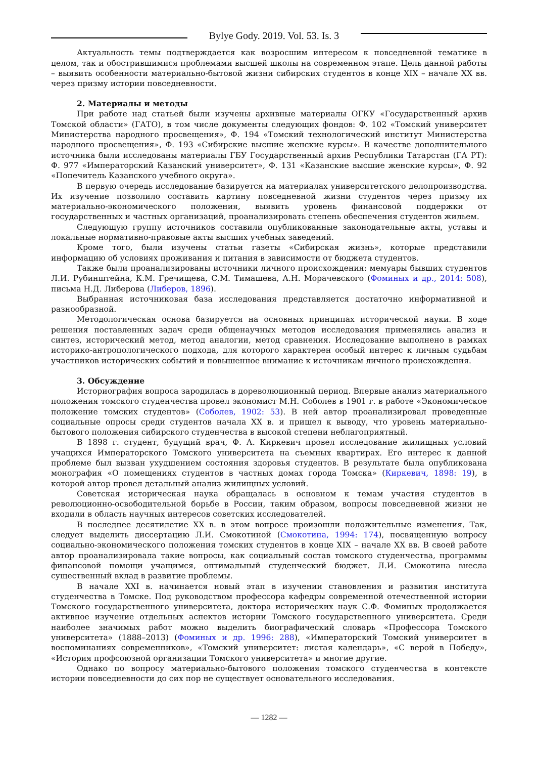Bylye Gody. 2019. Vol. 53. Is. 3
Актуальность темы подтверждается как возросшим интересом к повседневной тематике в целом, так и обострившимися проблемами высшей школы на современном этапе. Цель данной работы – выявить особенности материально-бытовой жизни сибирских студентов в конце XIX – начале XX вв. через призму истории повседневности.
2. Материалы и методы
При работе над статьей были изучены архивные материалы ОГКУ «Государственный архив Томской области» (ГАТО), в том числе документы следующих фондов: Ф. 102 «Томский университет Министерства народного просвещения», Ф. 194 «Томский технологический институт Министерства народного просвещения», Ф. 193 «Сибирские высшие женские курсы». В качестве дополнительного источника были исследованы материалы ГБУ Государственный архив Республики Татарстан (ГА РТ): Ф. 977 «Императорский Казанский университет», Ф. 131 «Казанские высшие женские курсы», Ф. 92 «Попечитель Казанского учебного округа».
В первую очередь исследование базируется на материалах университетского делопроизводства. Их изучение позволило составить картину повседневной жизни студентов через призму их материально-экономического положения, выявить уровень финансовой поддержки от государственных и частных организаций, проанализировать степень обеспечения студентов жильем.
Следующую группу источников составили опубликованные законодательные акты, уставы и локальные нормативно-правовые акты высших учебных заведений.
Кроме того, были изучены статьи газеты «Сибирская жизнь», которые представили информацию об условиях проживания и питания в зависимости от бюджета студентов.
Также были проанализированы источники личного происхождения: мемуары бывших студентов Л.И. Рубинштейна, К.М. Гречищева, С.М. Тимашева, А.Н. Морачевского (Фоминых и др., 2014: 508), письма Н.Д. Либерова (Либеров, 1896).
Выбранная источниковая база исследования представляется достаточно информативной и разнообразной.
Методологическая основа базируется на основных принципах исторической науки. В ходе решения поставленных задач среди общенаучных методов исследования применялись анализ и синтез, исторический метод, метод аналогии, метод сравнения. Исследование выполнено в рамках историко-антропологического подхода, для которого характерен особый интерес к личным судьбам участников исторических событий и повышенное внимание к источникам личного происхождения.
3. Обсуждение
Историография вопроса зародилась в дореволюционный период. Впервые анализ материального положения томского студенчества провел экономист М.Н. Соболев в 1901 г. в работе «Экономическое положение томских студентов» (Соболев, 1902: 53). В ней автор проанализировал проведенные социальные опросы среди студентов начала XX в. и пришел к выводу, что уровень материально-бытового положения сибирского студенчества в высокой степени неблагоприятный.
В 1898 г. студент, будущий врач, Ф. А. Киркевич провел исследование жилищных условий учащихся Императорского Томского университета на съемных квартирах. Его интерес к данной проблеме был вызван ухудшением состояния здоровья студентов. В результате была опубликована монография «О помещениях студентов в частных домах города Томска» (Киркевич, 1898: 19), в которой автор провел детальный анализ жилищных условий.
Советская историческая наука обращалась в основном к темам участия студентов в революционно-освободительной борьбе в России, таким образом, вопросы повседневной жизни не входили в область научных интересов советских исследователей.
В последнее десятилетие XX в. в этом вопросе произошли положительные изменения. Так, следует выделить диссертацию Л.И. Смокотиной (Смокотина, 1994: 174), посвященную вопросу социально-экономического положения томских студентов в конце XIX – начале XX вв. В своей работе автор проанализировала такие вопросы, как социальный состав томского студенчества, программы финансовой помощи учащимся, оптимальный студенческий бюджет. Л.И. Смокотина внесла существенный вклад в развитие проблемы.
В начале XXI в. начинается новый этап в изучении становления и развития института студенчества в Томске. Под руководством профессора кафедры современной отечественной истории Томского государственного университета, доктора исторических наук С.Ф. Фоминых продолжается активное изучение отдельных аспектов истории Томского государственного университета. Среди наиболее значимых работ можно выделить биографический словарь «Профессора Томского университета» (1888–2013) (Фоминых и др. 1996: 288), «Императорский Томский университет в воспоминаниях современников», «Томский университет: листая календарь», «С верой в Победу», «История профсоюзной организации Томского университета» и многие другие.
Однако по вопросу материально-бытового положения томского студенчества в контексте истории повседневности до сих пор не существует основательного исследования.
— 1282 —